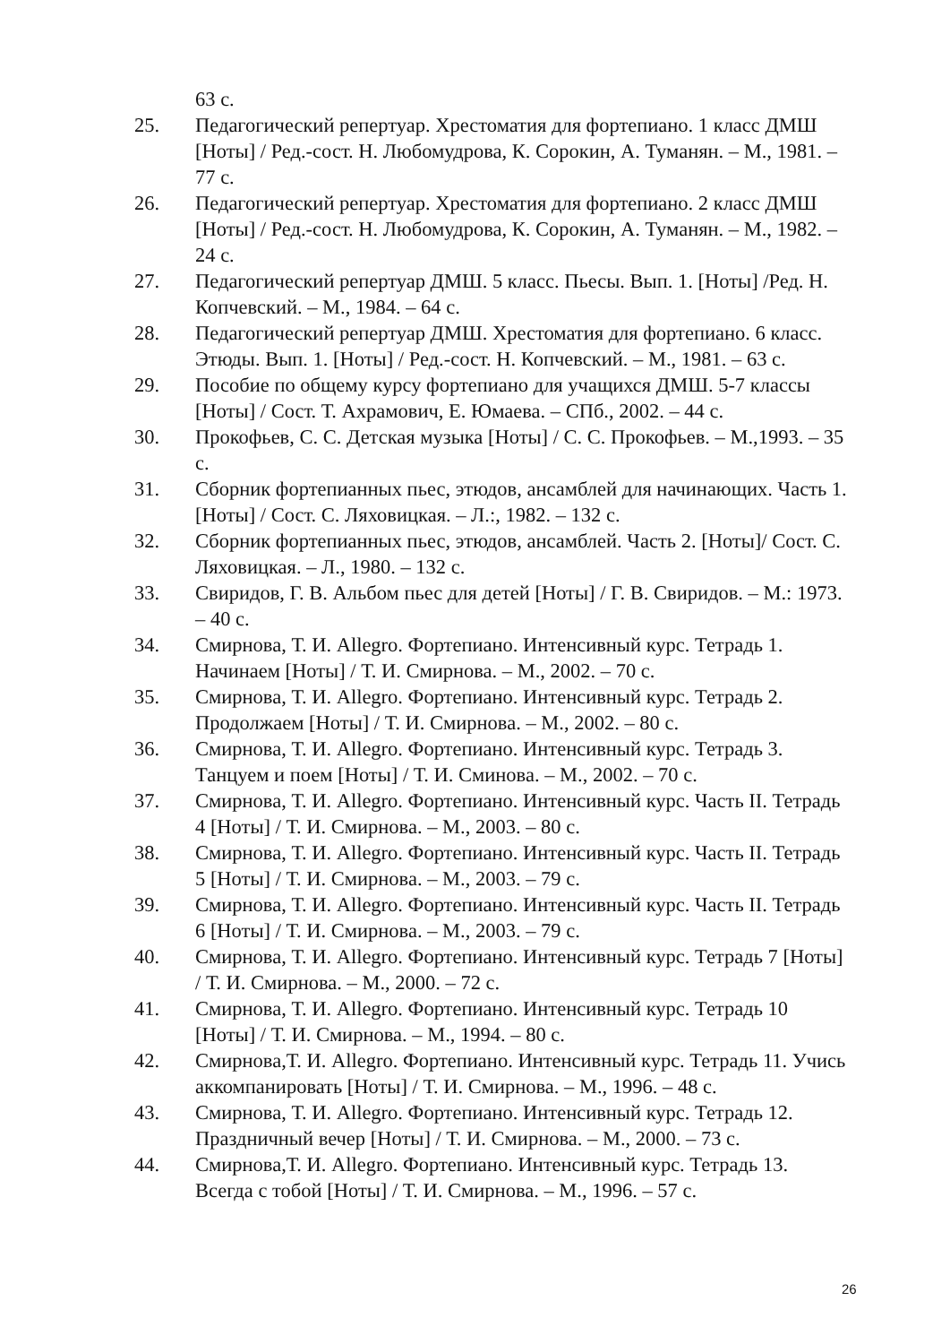63 с.
25. Педагогический репертуар. Хрестоматия для фортепиано. 1 класс ДМШ [Ноты] / Ред.-сост. Н. Любомудрова, К. Сорокин, А. Туманян. – М., 1981. – 77 с.
26. Педагогический репертуар. Хрестоматия для фортепиано. 2 класс ДМШ [Ноты] / Ред.-сост. Н. Любомудрова, К. Сорокин, А. Туманян. – М., 1982. – 24 с.
27. Педагогический репертуар ДМШ. 5 класс. Пьесы. Вып. 1. [Ноты] /Ред. Н. Копчевский. – М., 1984. – 64 с.
28. Педагогический репертуар ДМШ. Хрестоматия для фортепиано. 6 класс. Этюды. Вып. 1. [Ноты] / Ред.-сост. Н. Копчевский. – М., 1981. – 63 с.
29. Пособие по общему курсу фортепиано для учащихся ДМШ. 5-7 классы [Ноты] / Сост. Т. Ахрамович, Е. Юмаева. – СПб., 2002. – 44 с.
30. Прокофьев, С. С. Детская музыка [Ноты] / С. С. Прокофьев. – М.,1993. – 35 с.
31. Сборник фортепианных пьес, этюдов, ансамблей для начинающих. Часть 1. [Ноты] / Сост. С. Ляховицкая. – Л.:, 1982. – 132 с.
32. Сборник фортепианных пьес, этюдов, ансамблей. Часть 2. [Ноты]/ Сост. С. Ляховицкая. – Л., 1980. – 132 с.
33. Свиридов, Г. В. Альбом пьес для детей [Ноты] / Г. В. Свиридов. – М.: 1973. – 40 с.
34. Смирнова, Т. И. Allegro. Фортепиано. Интенсивный курс. Тетрадь 1. Начинаем [Ноты] / Т. И. Смирнова. – М., 2002. – 70 с.
35. Смирнова, Т. И. Allegro. Фортепиано. Интенсивный курс. Тетрадь 2. Продолжаем [Ноты] / Т. И. Смирнова. – М., 2002. – 80 с.
36. Смирнова, Т. И. Allegro. Фортепиано. Интенсивный курс. Тетрадь 3. Танцуем и поем [Ноты] / Т. И. Сминова. – М., 2002. – 70 с.
37. Смирнова, Т. И. Allegro. Фортепиано. Интенсивный курс. Часть II. Тетрадь 4 [Ноты] / Т. И. Смирнова. – М., 2003. – 80 с.
38. Смирнова, Т. И. Allegro. Фортепиано. Интенсивный курс. Часть II. Тетрадь 5 [Ноты] / Т. И. Смирнова. – М., 2003. – 79 с.
39. Смирнова, Т. И. Allegro. Фортепиано. Интенсивный курс. Часть II. Тетрадь 6 [Ноты] / Т. И. Смирнова. – М., 2003. – 79 с.
40. Смирнова, Т. И. Allegro. Фортепиано. Интенсивный курс. Тетрадь 7 [Ноты] / Т. И. Смирнова. – М., 2000. – 72 с.
41. Смирнова, Т. И. Allegro. Фортепиано. Интенсивный курс. Тетрадь 10 [Ноты] / Т. И. Смирнова. – М., 1994. – 80 с.
42. Смирнова,Т. И. Allegro. Фортепиано. Интенсивный курс. Тетрадь 11. Учись аккомпанировать [Ноты] / Т. И. Смирнова. – М., 1996. – 48 с.
43. Смирнова, Т. И. Allegro. Фортепиано. Интенсивный курс. Тетрадь 12. Праздничный вечер [Ноты] / Т. И. Смирнова. – М., 2000. – 73 с.
44. Смирнова,Т. И. Allegro. Фортепиано. Интенсивный курс. Тетрадь 13. Всегда с тобой [Ноты] / Т. И. Смирнова. – М., 1996. – 57 с.
26